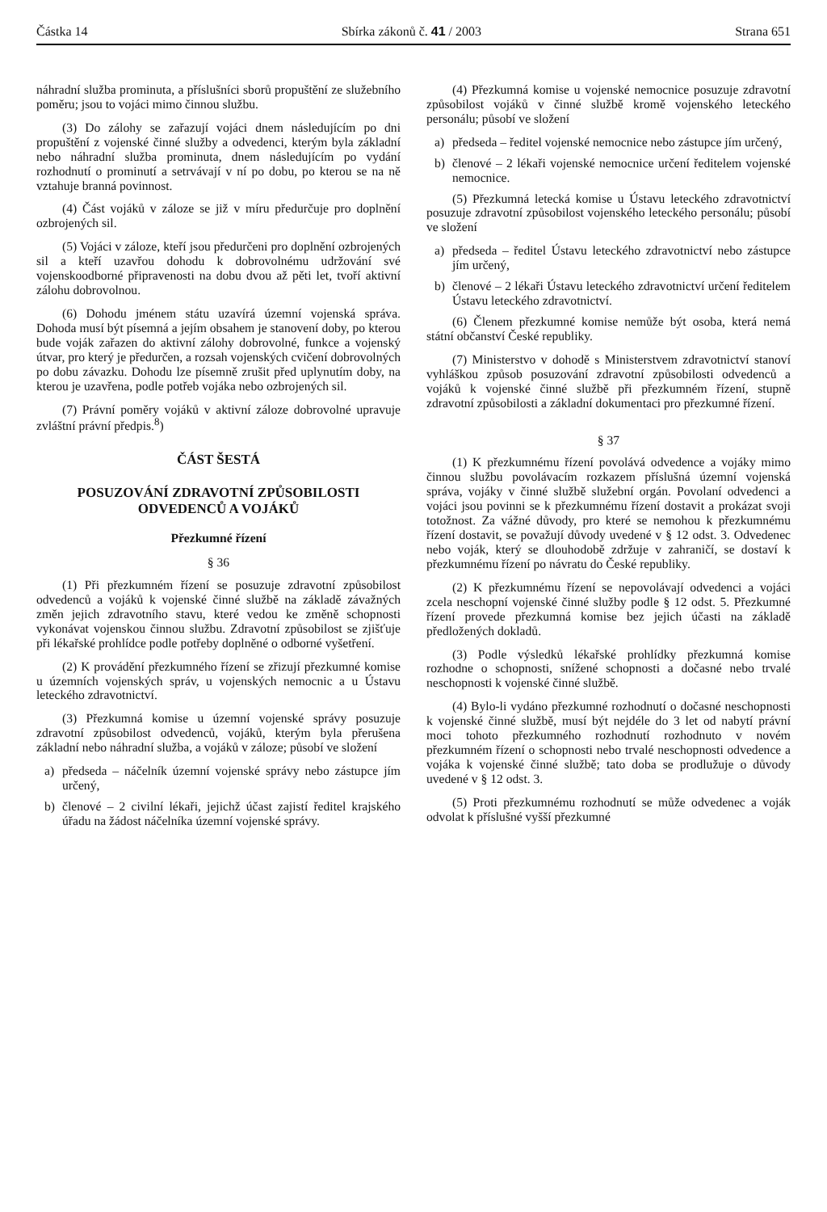Částka 14 Sbírka zákonů č. 41 / 2003 Strana 651
náhradní služba prominuta, a příslušníci sborů propuštění ze služebního poměru; jsou to vojáci mimo činnou službu.
(3) Do zálohy se zařazují vojáci dnem následujícím po dni propuštění z vojenské činné služby a odvedenci, kterým byla základní nebo náhradní služba prominuta, dnem následujícím po vydání rozhodnutí o prominutí a setrvávají v ní po dobu, po kterou se na ně vztahuje branná povinnost.
(4) Část vojáků v záloze se již v míru předurčuje pro doplnění ozbrojených sil.
(5) Vojáci v záloze, kteří jsou předurčeni pro doplnění ozbrojených sil a kteří uzavřou dohodu k dobrovolnému udržování své vojenskoodborné připravenosti na dobu dvou až pěti let, tvoří aktivní zálohu dobrovolnou.
(6) Dohodu jménem státu uzavírá územní vojenská správa. Dohoda musí být písemná a jejím obsahem je stanovení doby, po kterou bude voják zařazen do aktivní zálohy dobrovolné, funkce a vojenský útvar, pro který je předurčen, a rozsah vojenských cvičení dobrovolných po dobu závazku. Dohodu lze písemně zrušit před uplynutím doby, na kterou je uzavřena, podle potřeb vojáka nebo ozbrojených sil.
(7) Právní poměry vojáků v aktivní záloze dobrovolné upravuje zvláštní právní předpis.<sup>8</sup>)
ČÁST ŠESTÁ
POSUZOVÁNÍ ZDRAVOTNÍ ZPŮSOBILOSTI ODVEDENCŮ A VOJÁKŮ
Přezkumné řízení
§ 36
(1) Při přezkumném řízení se posuzuje zdravotní způsobilost odvedenců a vojáků k vojenské činné službě na základě závažných změn jejich zdravotního stavu, které vedou ke změně schopnosti vykonávat vojenskou činnou službu. Zdravotní způsobilost se zjišťuje při lékařské prohlídce podle potřeby doplněné o odborné vyšetření.
(2) K provádění přezkumného řízení se zřizují přezkumné komise u územních vojenských správ, u vojenských nemocnic a u Ústavu leteckého zdravotnictví.
(3) Přezkumná komise u územní vojenské správy posuzuje zdravotní způsobilost odvedenců, vojáků, kterým byla přerušena základní nebo náhradní služba, a vojáků v záloze; působí ve složení
a) předseda – náčelník územní vojenské správy nebo zástupce jím určený,
b) členové – 2 civilní lékaři, jejichž účast zajistí ředitel krajského úřadu na žádost náčelníka územní vojenské správy.
(4) Přezkumná komise u vojenské nemocnice posuzuje zdravotní způsobilost vojáků v činné službě kromě vojenského leteckého personálu; působí ve složení
a) předseda – ředitel vojenské nemocnice nebo zástupce jím určený,
b) členové – 2 lékaři vojenské nemocnice určení ředitelem vojenské nemocnice.
(5) Přezkumná letecká komise u Ústavu leteckého zdravotnictví posuzuje zdravotní způsobilost vojenského leteckého personálu; působí ve složení
a) předseda – ředitel Ústavu leteckého zdravotnictví nebo zástupce jím určený,
b) členové – 2 lékaři Ústavu leteckého zdravotnictví určení ředitelem Ústavu leteckého zdravotnictví.
(6) Členem přezkumné komise nemůže být osoba, která nemá státní občanství České republiky.
(7) Ministerstvo v dohodě s Ministerstvem zdravotnictví stanoví vyhláškou způsob posuzování zdravotní způsobilosti odvedenců a vojáků k vojenské činné službě při přezkumném řízení, stupně zdravotní způsobilosti a základní dokumentaci pro přezkumné řízení.
§ 37
(1) K přezkumnému řízení povolává odvedence a vojáky mimo činnou službu povolávacím rozkazem příslušná územní vojenská správa, vojáky v činné službě služební orgán. Povolaní odvedenci a vojáci jsou povinni se k přezkumnému řízení dostavit a prokázat svoji totožnost. Za vážné důvody, pro které se nemohou k přezkumnému řízení dostavit, se považují důvody uvedené v § 12 odst. 3. Odvedenec nebo voják, který se dlouhodobě zdržuje v zahraničí, se dostaví k přezkumnému řízení po návratu do České republiky.
(2) K přezkumnému řízení se nepovolávají odvedenci a vojáci zcela neschopní vojenské činné služby podle § 12 odst. 5. Přezkumné řízení provede přezkumná komise bez jejich účasti na základě předložených dokladů.
(3) Podle výsledků lékařské prohlídky přezkumná komise rozhodne o schopnosti, snížené schopnosti a dočasné nebo trvalé neschopnosti k vojenské činné službě.
(4) Bylo-li vydáno přezkumné rozhodnutí o dočasné neschopnosti k vojenské činné službě, musí být nejdéle do 3 let od nabytí právní moci tohoto přezkumného rozhodnutí rozhodnuto v novém přezkumném řízení o schopnosti nebo trvalé neschopnosti odvedence a vojáka k vojenské činné službě; tato doba se prodlužuje o důvody uvedené v § 12 odst. 3.
(5) Proti přezkumnému rozhodnutí se může odvedenec a voják odvolat k příslušné vyšší přezkumné